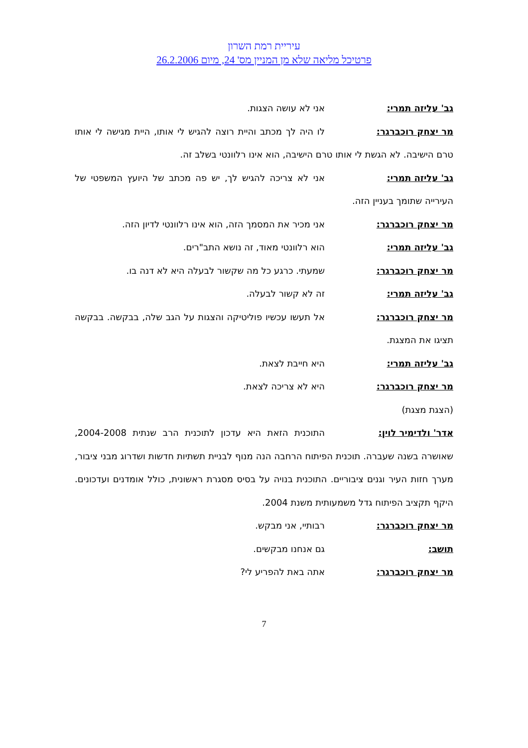עיריית רמת השרון
פרטיכל מליאה שלא מן המניין מס' 24, מיום 26.2.2006
גב' עליזה תמרי: אני לא עושה הצגות.
מר יצחק רוכברגר: לו היה לך מכתב והיית רוצה להגיש לי אותו, היית מגישה לי אותו טרם הישיבה. לא הגשת לי אותו טרם הישיבה, הוא אינו רלוונטי בשלב זה.
גב' עליזה תמרי: אני לא צריכה להגיש לך, יש פה מכתב של היועץ המשפטי של העירייה שתומך בעניין הזה.
מר יצחק רוכברגר: אני מכיר את המסמך הזה, הוא אינו רלוונטי לדיון הזה.
גב' עליזה תמרי: הוא רלוונטי מאוד, זה נושא התב"רים.
מר יצחק רוכברגר: שמעתי. כרגע כל מה שקשור לבעלה היא לא דנה בו.
גב' עליזה תמרי: זה לא קשור לבעלה.
מר יצחק רוכברגר: אל תעשו עכשיו פוליטיקה והצגות על הגב שלה, בבקשה. בבקשה תציגו את המצגת.
גב' עליזה תמרי: היא חייבת לצאת.
מר יצחק רוכברגר: היא לא צריכה לצאת.
(הצגת מצגת)
אדר' ולדימיר לוין: התוכנית הזאת היא עדכון לתוכנית הרב שנתית 2004-2008, שאושרה בשנה שעברה. תוכנית הפיתוח הרחבה הנה מנוף לבניית תשתיות חדשות ושדרוג מבני ציבור, מערך חזות העיר וגנים ציבוריים. התוכנית בנויה על בסיס מסגרת ראשונית, כולל אומדנים ועדכונים. היקף תקציב הפיתוח גדל משמעותית משנת 2004.
מר יצחק רוכברגר: רבותיי, אני מבקש.
תושב: גם אנחנו מבקשים.
מר יצחק רוכברגר: אתה באת להפריע לי?
7